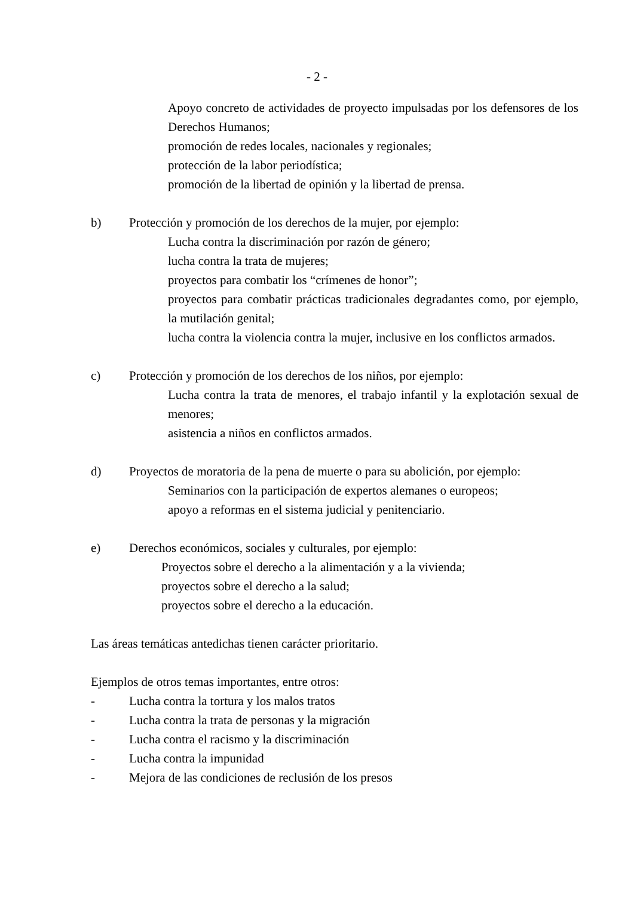- 2 -
Apoyo concreto de actividades de proyecto impulsadas por los defensores de los Derechos Humanos;
promoción de redes locales, nacionales y regionales;
protección de la labor periodística;
promoción de la libertad de opinión y la libertad de prensa.
b) Protección y promoción de los derechos de la mujer, por ejemplo:
Lucha contra la discriminación por razón de género;
lucha contra la trata de mujeres;
proyectos para combatir los “crímenes de honor”;
proyectos para combatir prácticas tradicionales degradantes como, por ejemplo, la mutilación genital;
lucha contra la violencia contra la mujer, inclusive en los conflictos armados.
c) Protección y promoción de los derechos de los niños, por ejemplo:
Lucha contra la trata de menores, el trabajo infantil y la explotación sexual de menores;
asistencia a niños en conflictos armados.
d) Proyectos de moratoria de la pena de muerte o para su abolición, por ejemplo:
Seminarios con la participación de expertos alemanes o europeos;
apoyo a reformas en el sistema judicial y penitenciario.
e) Derechos económicos, sociales y culturales, por ejemplo:
Proyectos sobre el derecho a la alimentación y a la vivienda;
proyectos sobre el derecho a la salud;
proyectos sobre el derecho a la educación.
Las áreas temáticas antedichas tienen carácter prioritario.
Ejemplos de otros temas importantes, entre otros:
- Lucha contra la tortura y los malos tratos
- Lucha contra la trata de personas y la migración
- Lucha contra el racismo y la discriminación
- Lucha contra la impunidad
- Mejora de las condiciones de reclusión de los presos